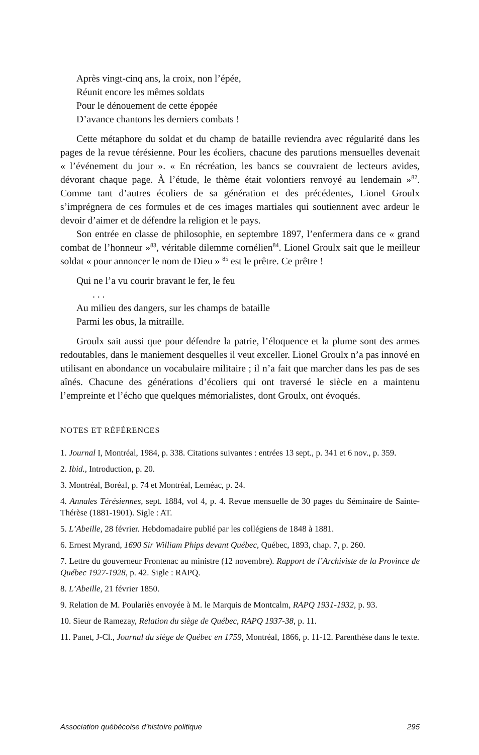Après vingt-cinq ans, la croix, non l’épée,
Réunit encore les mêmes soldats
Pour le dénouement de cette épopée
D’avance chantons les derniers combats !
Cette métaphore du soldat et du champ de bataille reviendra avec régularité dans les pages de la revue térésienne. Pour les écoliers, chacune des parutions mensuelles devenait « l’événement du jour ». « En récréation, les bancs se couvraient de lecteurs avides, dévorant chaque page. À l’étude, le thème était volontiers renvoyé au lendemain »<sup>82</sup>. Comme tant d’autres écoliers de sa génération et des précédentes, Lionel Groulx s’imprégnera de ces formules et de ces images martiales qui soutiennent avec ardeur le devoir d’aimer et de défendre la religion et le pays.
Son entrée en classe de philosophie, en septembre 1897, l’enfermera dans ce « grand combat de l’honneur »<sup>83</sup>, véritable dilemme cornélien<sup>84</sup>. Lionel Groulx sait que le meilleur soldat « pour annoncer le nom de Dieu » <sup>85</sup> est le prêtre. Ce prêtre !
Qui ne l’a vu courir bravant le fer, le feu
. . .
Au milieu des dangers, sur les champs de bataille
Parmi les obus, la mitraille.
Groulx sait aussi que pour défendre la patrie, l’éloquence et la plume sont des armes redoutables, dans le maniement desquelles il veut exceller. Lionel Groulx n’a pas innové en utilisant en abondance un vocabulaire militaire ; il n’a fait que marcher dans les pas de ses aînés. Chacune des générations d’écoliers qui ont traversé le siècle en a maintenu l’empreinte et l’écho que quelques mémorialistes, dont Groulx, ont évoqués.
NOTES ET RÉFÉRENCES
1. Journal I, Montréal, 1984, p. 338. Citations suivantes : entrées 13 sept., p. 341 et 6 nov., p. 359.
2. Ibid., Introduction, p. 20.
3. Montréal, Boréal, p. 74 et Montréal, Leméac, p. 24.
4. Annales Térésiennes, sept. 1884, vol 4, p. 4. Revue mensuelle de 30 pages du Séminaire de Sainte-Thérèse (1881-1901). Sigle : AT.
5. L’Abeille, 28 février. Hebdomadaire publié par les collégiens de 1848 à 1881.
6. Ernest Myrand, 1690 Sir William Phips devant Québec, Québec, 1893, chap. 7, p. 260.
7. Lettre du gouverneur Frontenac au ministre (12 novembre). Rapport de l’Archiviste de la Province de Québec 1927-1928, p. 42. Sigle : RAPQ.
8. L’Abeille, 21 février 1850.
9. Relation de M. Poulariès envoyée à M. le Marquis de Montcalm, RAPQ 1931-1932, p. 93.
10. Sieur de Ramezay, Relation du siège de Québec, RAPQ 1937-38, p. 11.
11. Panet, J-Cl., Journal du siège de Québec en 1759, Montréal, 1866, p. 11-12. Parenthèse dans le texte.
Association québécoise d’histoire politique 295